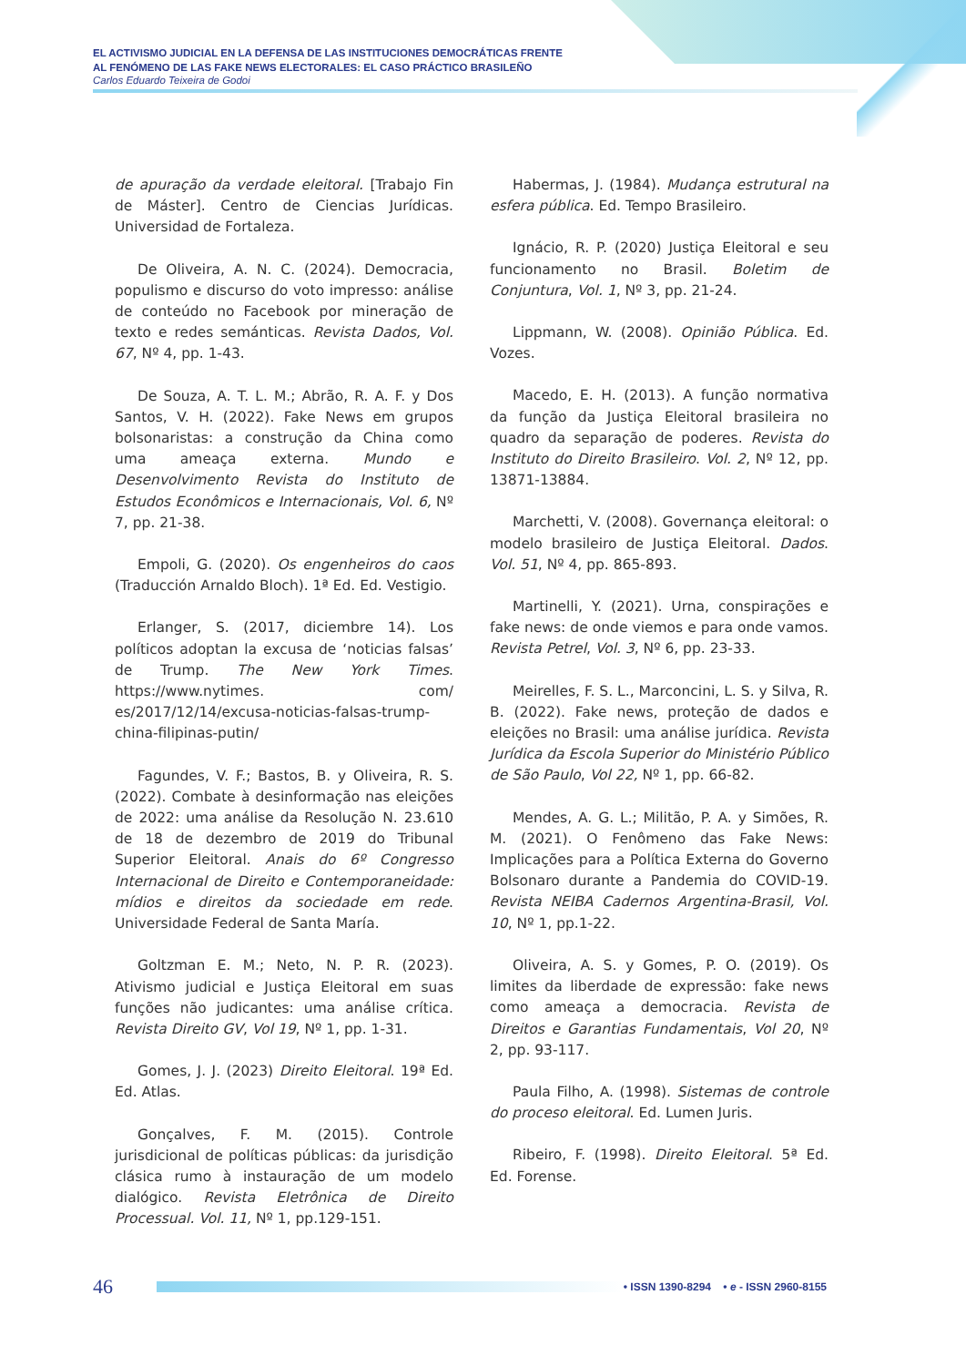EL ACTIVISMO JUDICIAL EN LA DEFENSA DE LAS INSTITUCIONES DEMOCRÁTICAS FRENTE
AL FENÓMENO DE LAS FAKE NEWS ELECTORALES: EL CASO PRÁCTICO BRASILEÑO
Carlos Eduardo Teixeira de Godoi
de apuração da verdade eleitoral. [Trabajo Fin de Máster]. Centro de Ciencias Jurídicas. Universidad de Fortaleza.
De Oliveira, A. N. C. (2024). Democracia, populismo e discurso do voto impresso: análise de conteúdo no Facebook por mineração de texto e redes semánticas. Revista Dados, Vol. 67, Nº 4, pp. 1-43.
De Souza, A. T. L. M.; Abrão, R. A. F. y Dos Santos, V. H. (2022). Fake News em grupos bolsonaristas: a construção da China como uma ameaça externa. Mundo e Desenvolvimento Revista do Instituto de Estudos Econômicos e Internacionais, Vol. 6, Nº 7, pp. 21-38.
Empoli, G. (2020). Os engenheiros do caos (Traducción Arnaldo Bloch). 1ª Ed. Ed. Vestigio.
Erlanger, S. (2017, diciembre 14). Los políticos adoptan la excusa de ‘noticias falsas’ de Trump. The New York Times. https://www.nytimes. com/ es/2017/12/14/excusa-noticias-falsas-trump-china-filipinas-putin/
Fagundes, V. F.; Bastos, B. y Oliveira, R. S. (2022). Combate à desinformação nas eleições de 2022: uma análise da Resolução N. 23.610 de 18 de dezembro de 2019 do Tribunal Superior Eleitoral. Anais do 6º Congresso Internacional de Direito e Contemporaneidade: mídios e direitos da sociedade em rede. Universidade Federal de Santa María.
Goltzman E. M.; Neto, N. P. R. (2023). Ativismo judicial e Justiça Eleitoral em suas funções não judicantes: uma análise crítica. Revista Direito GV, Vol 19, Nº 1, pp. 1-31.
Gomes, J. J. (2023) Direito Eleitoral. 19ª Ed. Ed. Atlas.
Gonçalves, F. M. (2015). Controle jurisdicional de políticas públicas: da jurisdição clásica rumo à instauração de um modelo dialógico. Revista Eletrônica de Direito Processual. Vol. 11, Nº 1, pp.129-151.
Habermas, J. (1984). Mudança estrutural na esfera pública. Ed. Tempo Brasileiro.
Ignácio, R. P. (2020) Justiça Eleitoral e seu funcionamento no Brasil. Boletim de Conjuntura, Vol. 1, Nº 3, pp. 21-24.
Lippmann, W. (2008). Opinião Pública. Ed. Vozes.
Macedo, E. H. (2013). A função normativa da função da Justiça Eleitoral brasileira no quadro da separação de poderes. Revista do Instituto do Direito Brasileiro. Vol. 2, Nº 12, pp. 13871-13884.
Marchetti, V. (2008). Governança eleitoral: o modelo brasileiro de Justiça Eleitoral. Dados. Vol. 51, Nº 4, pp. 865-893.
Martinelli, Y. (2021). Urna, conspirações e fake news: de onde viemos e para onde vamos. Revista Petrel, Vol. 3, Nº 6, pp. 23-33.
Meirelles, F. S. L., Marconcini, L. S. y Silva, R. B. (2022). Fake news, proteção de dados e eleições no Brasil: uma análise jurídica. Revista Jurídica da Escola Superior do Ministério Público de São Paulo, Vol 22, Nº 1, pp. 66-82.
Mendes, A. G. L.; Militão, P. A. y Simões, R. M. (2021). O Fenômeno das Fake News: Implicações para a Política Externa do Governo Bolsonaro durante a Pandemia do COVID-19. Revista NEIBA Cadernos Argentina-Brasil, Vol. 10, Nº 1, pp.1-22.
Oliveira, A. S. y Gomes, P. O. (2019). Os limites da liberdade de expressão: fake news como ameaça a democracia. Revista de Direitos e Garantias Fundamentais, Vol 20, Nº 2, pp. 93-117.
Paula Filho, A. (1998). Sistemas de controle do proceso eleitoral. Ed. Lumen Juris.
Ribeiro, F. (1998). Direito Eleitoral. 5ª Ed. Ed. Forense.
46
• ISSN 1390-8294 • e - ISSN 2960-8155